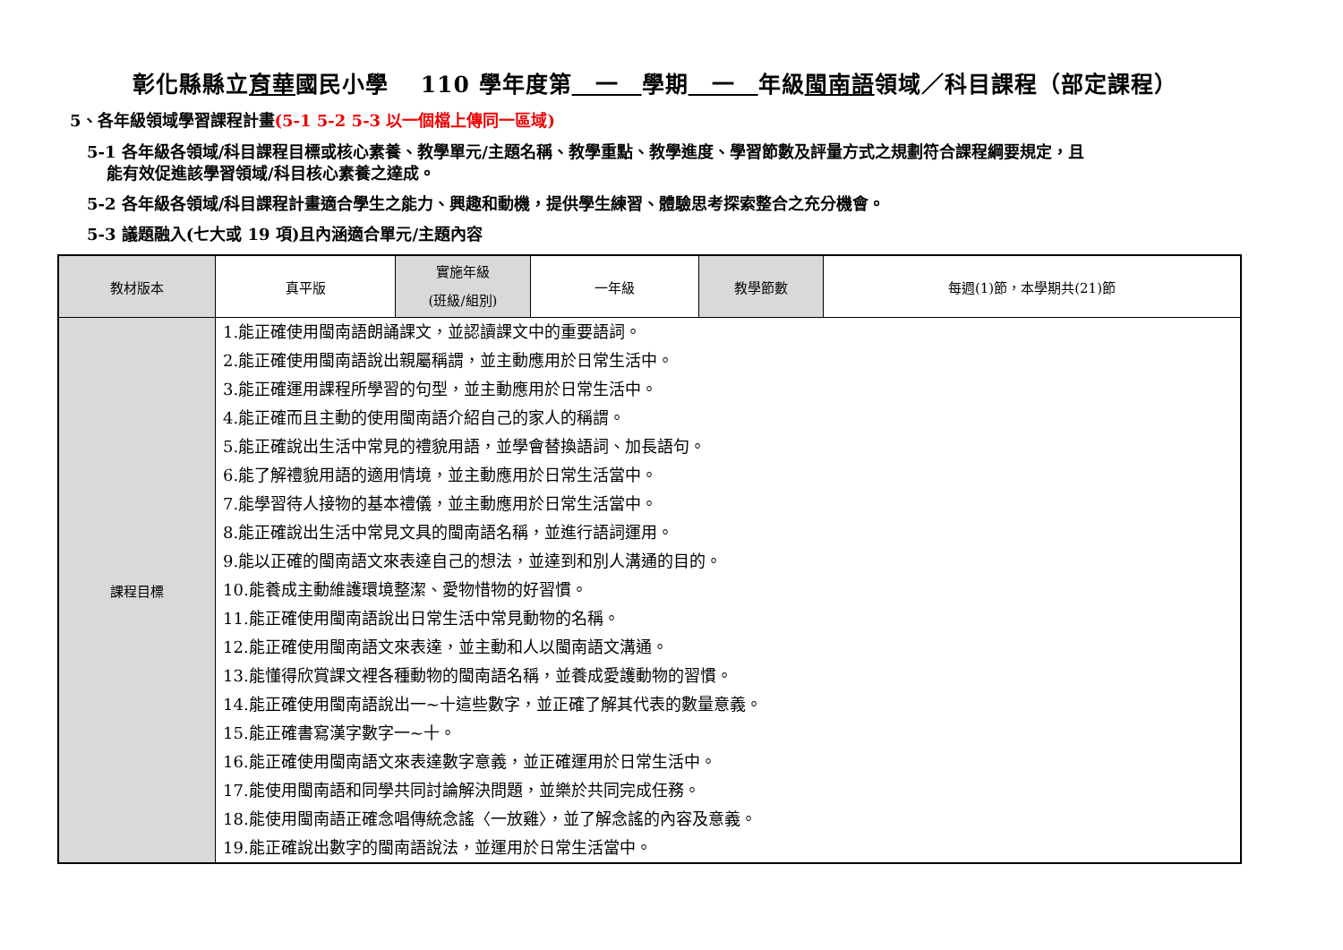彰化縣縣立育華國民小學　 110 學年度第　一　學期　一　年級閩南語領域／科目課程（部定課程）
5、各年級領域學習課程計畫(5-1 5-2 5-3 以一個檔上傳同一區域)
5-1 各年級各領域/科目課程目標或核心素養、教學單元/主題名稱、教學重點、教學進度、學習節數及評量方式之規劃符合課程綱要規定，且
能有效促進該學習領域/科目核心素養之達成。
5-2 各年級各領域/科目課程計畫適合學生之能力、興趣和動機，提供學生練習、體驗思考探索整合之充分機會。
5-3 議題融入(七大或 19 項)且內涵適合單元/主題內容
| 教材版本 | 真平版 | 實施年級 (班級/組別) | 一年級 | 教學節數 | 每週(1)節，本學期共(21)節 |
| 課程目標 | 1.能正確使用閩南語朗誦課文，並認讀課文中的重要語詞。 2.能正確使用閩南語說出親屬稱謂，並主動應用於日常生活中。 3.能正確運用課程所學習的句型，並主動應用於日常生活中。 4.能正確而且主動的使用閩南語介紹自己的家人的稱謂。 5.能正確說出生活中常見的禮貌用語，並學會替換語詞、加長語句。 6.能了解禮貌用語的適用情境，並主動應用於日常生活當中。 7.能學習待人接物的基本禮儀，並主動應用於日常生活當中。 8.能正確說出生活中常見文具的閩南語名稱，並進行語詞運用。 9.能以正確的閩南語文來表達自己的想法，並達到和別人溝通的目的。 10.能養成主動維護環境整潔、愛物惜物的好習慣。 11.能正確使用閩南語說出日常生活中常見動物的名稱。 12.能正確使用閩南語文來表達，並主動和人以閩南語文溝通。 13.能懂得欣賞課文裡各種動物的閩南語名稱，並養成愛護動物的習慣。 14.能正確使用閩南語說出一~十這些數字，並正確了解其代表的數量意義。 15.能正確書寫漢字數字一~十。 16.能正確使用閩南語文來表達數字意義，並正確運用於日常生活中。 17.能使用閩南語和同學共同討論解決問題，並樂於共同完成任務。 18.能使用閩南語正確念唱傳統念謠〈一放雞〉，並了解念謠的內容及意義。 19.能正確說出數字的閩南語說法，並運用於日常生活當中。 | | | | |